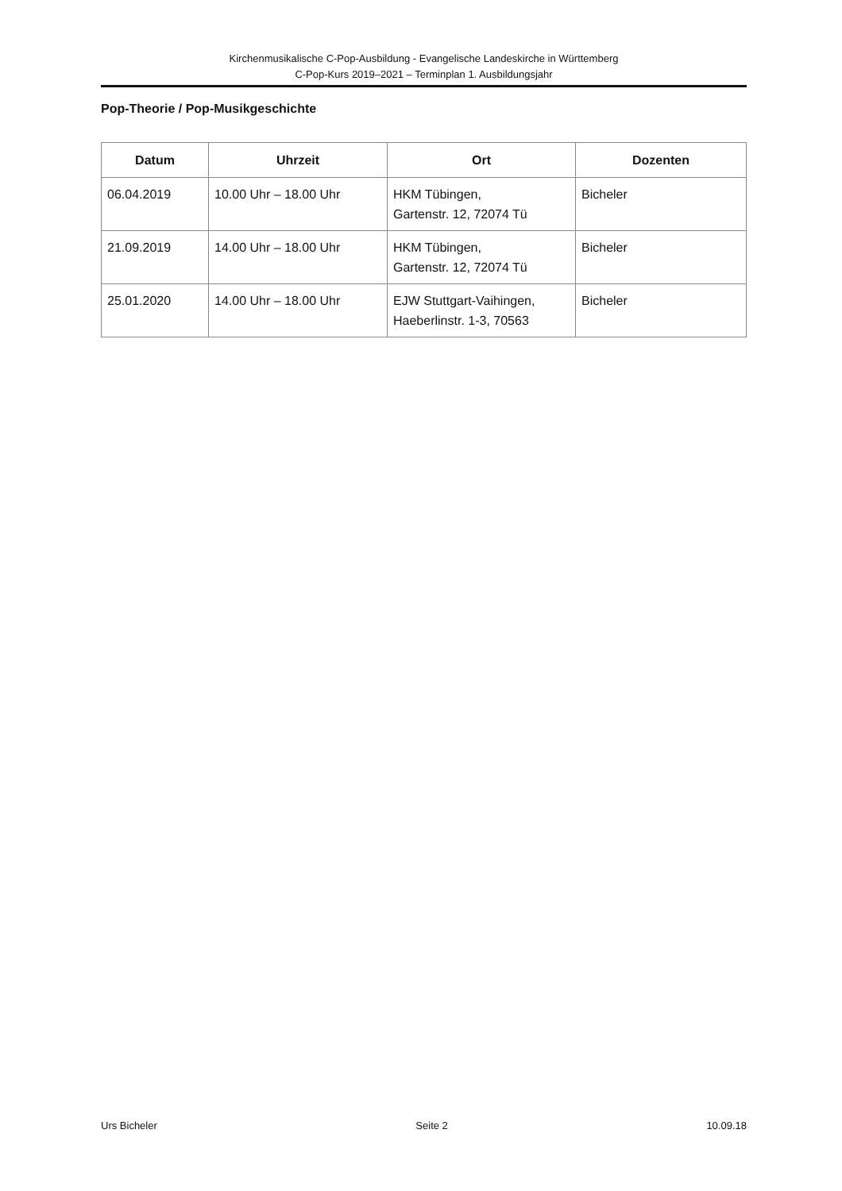Kirchenmusikalische C-Pop-Ausbildung - Evangelische Landeskirche in Württemberg
C-Pop-Kurs 2019–2021 – Terminplan 1. Ausbildungsjahr
Pop-Theorie / Pop-Musikgeschichte
| Datum | Uhrzeit | Ort | Dozenten |
| --- | --- | --- | --- |
| 06.04.2019 | 10.00 Uhr – 18.00 Uhr | HKM Tübingen, Gartenstr. 12, 72074 Tü | Bicheler |
| 21.09.2019 | 14.00 Uhr – 18.00 Uhr | HKM Tübingen, Gartenstr. 12, 72074 Tü | Bicheler |
| 25.01.2020 | 14.00 Uhr – 18.00 Uhr | EJW Stuttgart-Vaihingen, Haeberlinstr. 1-3, 70563 | Bicheler |
Urs Bicheler Seite 2 10.09.18